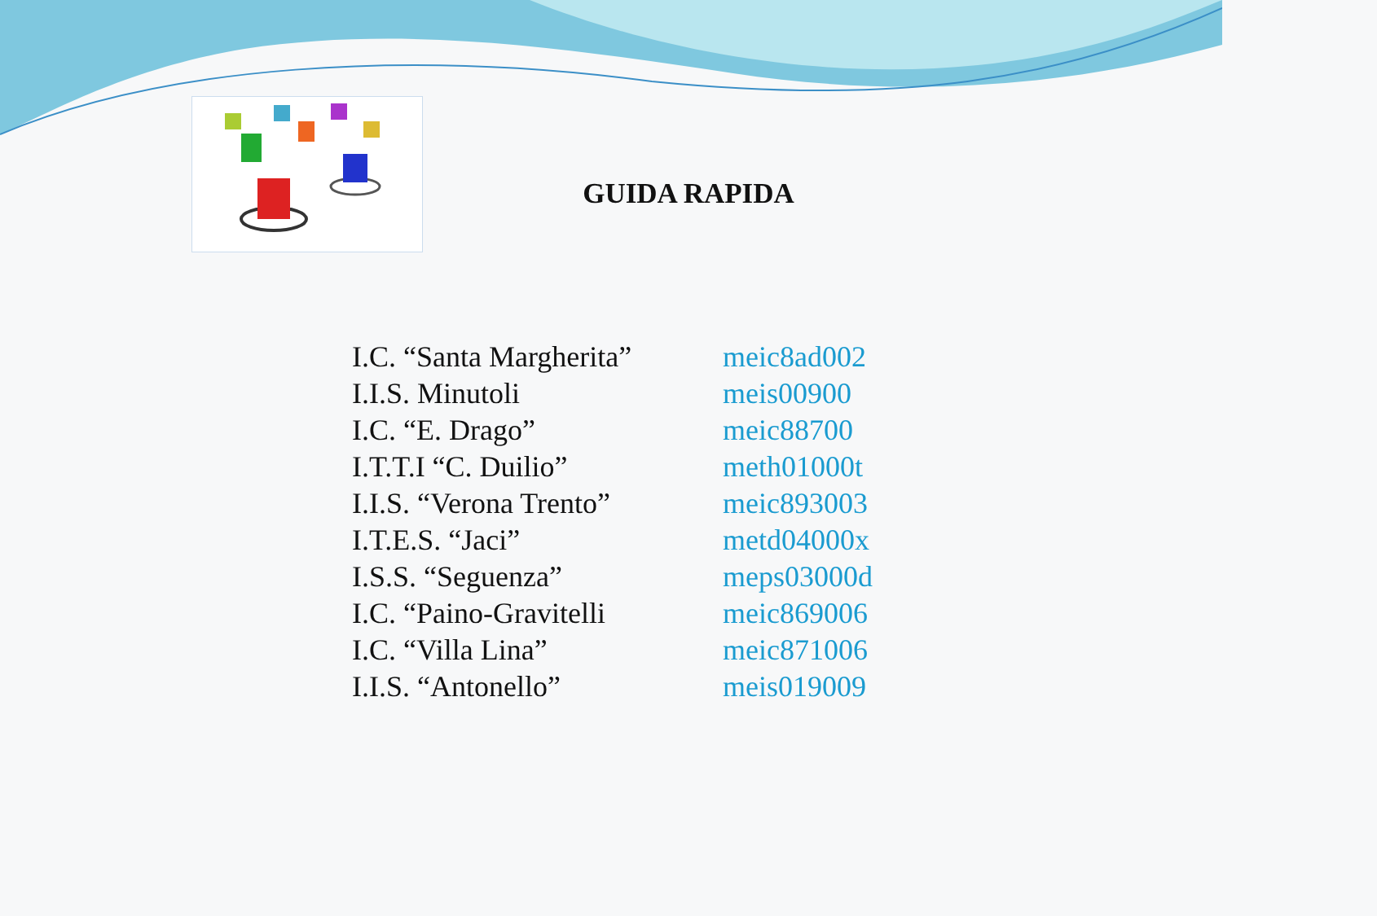GUIDA RAPIDA
| I.C. “Santa Margherita” | meic8ad002 |
| I.I.S. Minutoli | meis00900 |
| I.C. “E. Drago” | meic88700 |
| I.T.T.I “C. Duilio” | meth01000t |
| I.I.S. “Verona Trento” | meic893003 |
| I.T.E.S. “Jaci” | metd04000x |
| I.S.S. “Seguenza” | meps03000d |
| I.C. “Paino-Gravitelli | meic869006 |
| I.C. “Villa Lina” | meic871006 |
| I.I.S. “Antonello” | meis019009 |